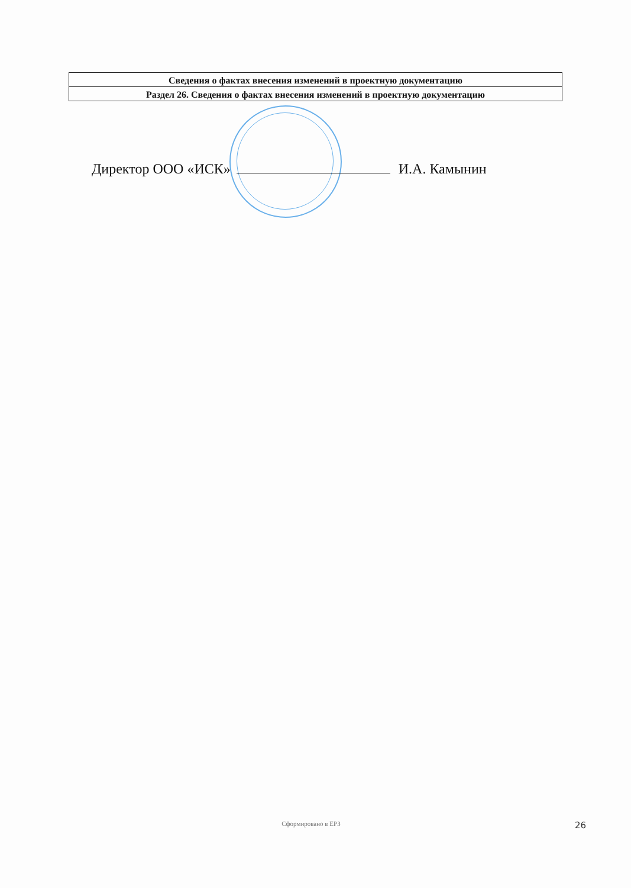| Сведения о фактах внесения изменений в проектную документацию |
| Раздел 26. Сведения о фактах внесения изменений в проектную документацию |
Директор ООО «ИСК» И.А. Камынин
Сформировано в ЕРЗ
26